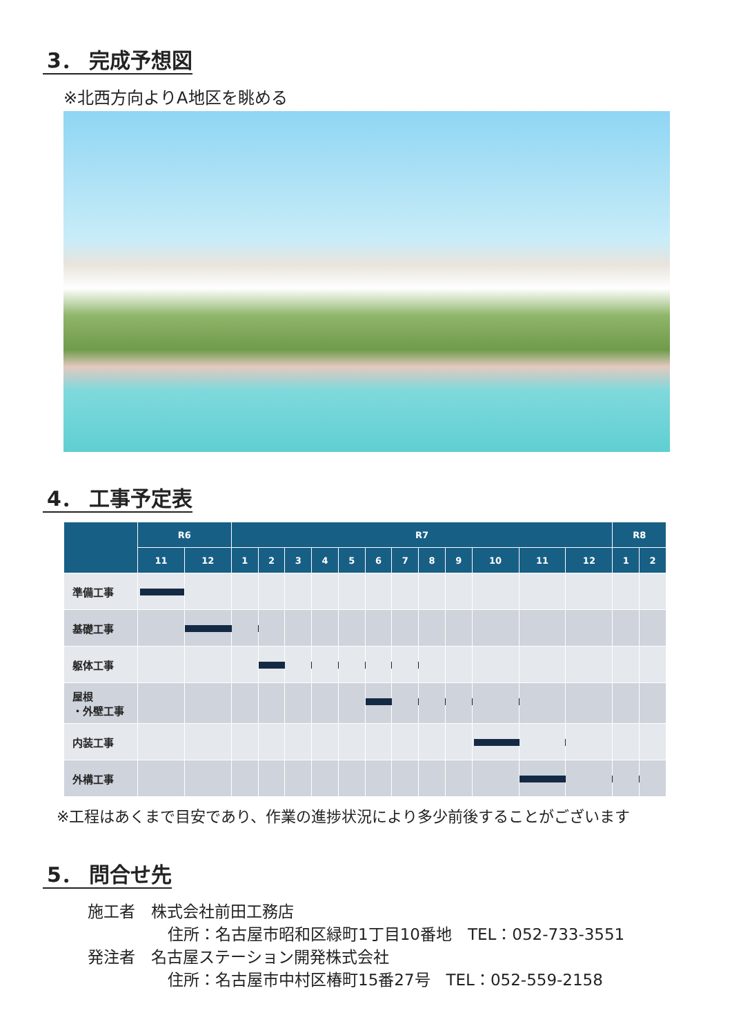3． 完成予想図
※北西方向よりA地区を眺める
4． 工事予定表
| | R6 | | R7 | | | | | | | | | | | | R8 | |
| --- | --- | --- | --- | --- | --- | --- | --- | --- | --- | --- | --- | --- | --- | --- | --- | --- |
| | 11 | 12 | 1 | 2 | 3 | 4 | 5 | 6 | 7 | 8 | 9 | 10 | 11 | 12 | 1 | 2 |
| 準備工事 | | | | | | | | | | | | | | | | |
| 基礎工事 | | | | | | | | | | | | | | | | |
| 躯体工事 | | | | | | | | | | | | | | | | |
| 屋根 ・外壁工事 | | | | | | | | | | | | | | | | |
| 内装工事 | | | | | | | | | | | | | | | | |
| 外構工事 | | | | | | | | | | | | | | | | |
※工程はあくまで目安であり、作業の進捗状況により多少前後することがございます
5． 問合せ先
施工者　株式会社前田工務店
住所：名古屋市昭和区緑町1丁目10番地　TEL：052-733-3551
発注者　名古屋ステーション開発株式会社
住所：名古屋市中村区椿町15番27号　TEL：052-559-2158